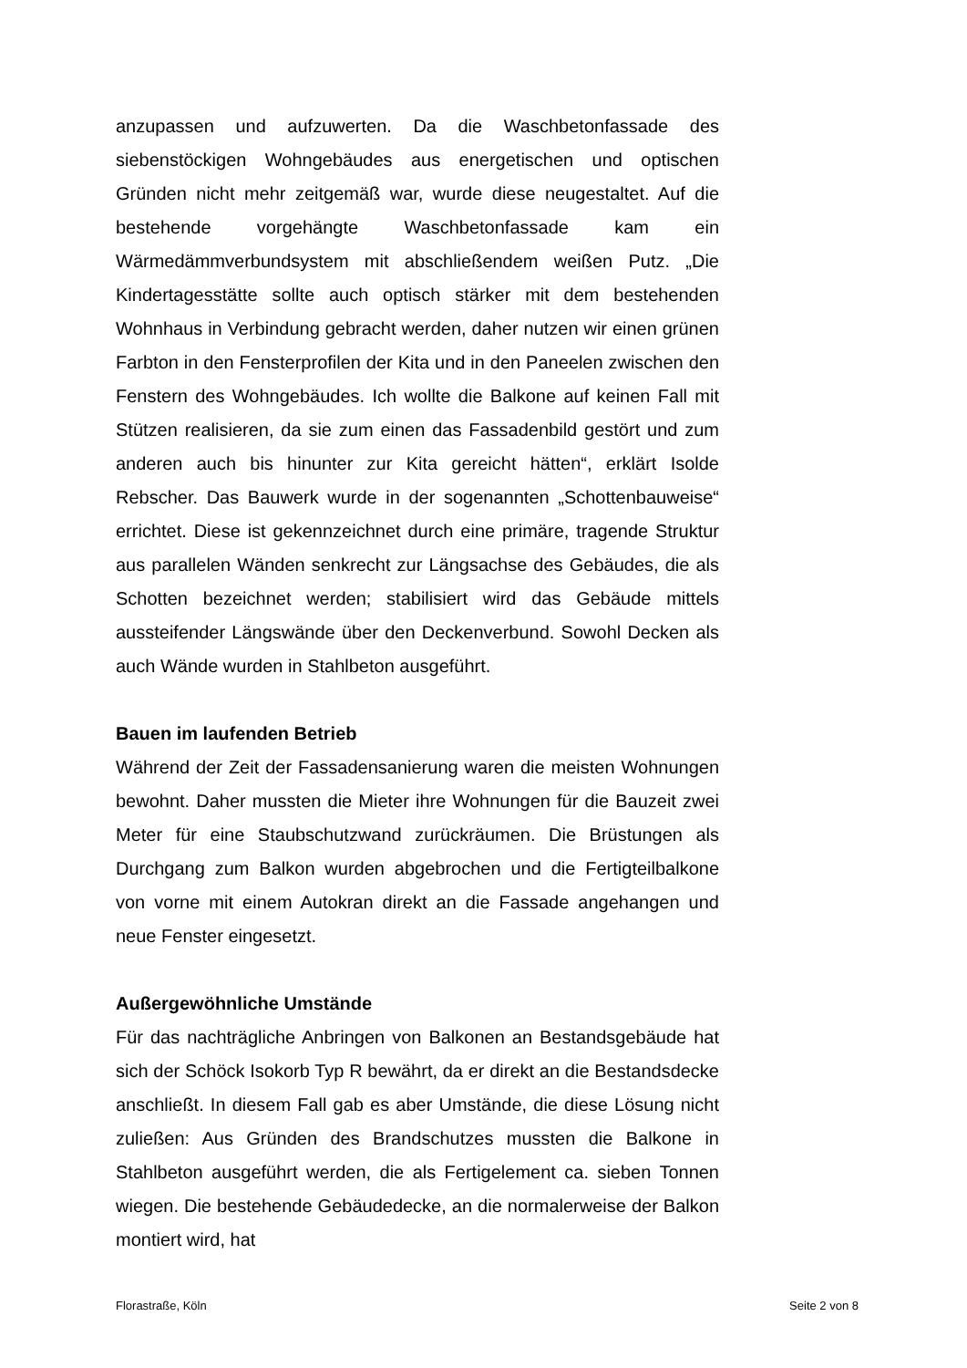anzupassen und aufzuwerten. Da die Waschbetonfassade des siebenstöckigen Wohngebäudes aus energetischen und optischen Gründen nicht mehr zeitgemäß war, wurde diese neugestaltet. Auf die bestehende vorgehängte Waschbetonfassade kam ein Wärmedämmverbundsystem mit abschließendem weißen Putz. „Die Kindertagesstätte sollte auch optisch stärker mit dem bestehenden Wohnhaus in Verbindung gebracht werden, daher nutzen wir einen grünen Farbton in den Fensterprofilen der Kita und in den Paneelen zwischen den Fenstern des Wohngebäudes. Ich wollte die Balkone auf keinen Fall mit Stützen realisieren, da sie zum einen das Fassadenbild gestört und zum anderen auch bis hinunter zur Kita gereicht hätten“, erklärt Isolde Rebscher. Das Bauwerk wurde in der sogenannten „Schottenbauweise“ errichtet. Diese ist gekennzeichnet durch eine primäre, tragende Struktur aus parallelen Wänden senkrecht zur Längsachse des Gebäudes, die als Schotten bezeichnet werden; stabilisiert wird das Gebäude mittels aussteifender Längswände über den Deckenverbund. Sowohl Decken als auch Wände wurden in Stahlbeton ausgeführt.
Bauen im laufenden Betrieb
Während der Zeit der Fassadensanierung waren die meisten Wohnungen bewohnt. Daher mussten die Mieter ihre Wohnungen für die Bauzeit zwei Meter für eine Staubschutzwand zurückräumen. Die Brüstungen als Durchgang zum Balkon wurden abgebrochen und die Fertigteilbalkone von vorne mit einem Autokran direkt an die Fassade angehangen und neue Fenster eingesetzt.
Außergewöhnliche Umstände
Für das nachträgliche Anbringen von Balkonen an Bestandsgebäude hat sich der Schöck Isokorb Typ R bewährt, da er direkt an die Bestandsdecke anschließt. In diesem Fall gab es aber Umstände, die diese Lösung nicht zuließen: Aus Gründen des Brandschutzes mussten die Balkone in Stahlbeton ausgeführt werden, die als Fertigelement ca. sieben Tonnen wiegen. Die bestehende Gebäudedecke, an die normalerweise der Balkon montiert wird, hat
Florastraße, Köln Seite 2 von 8